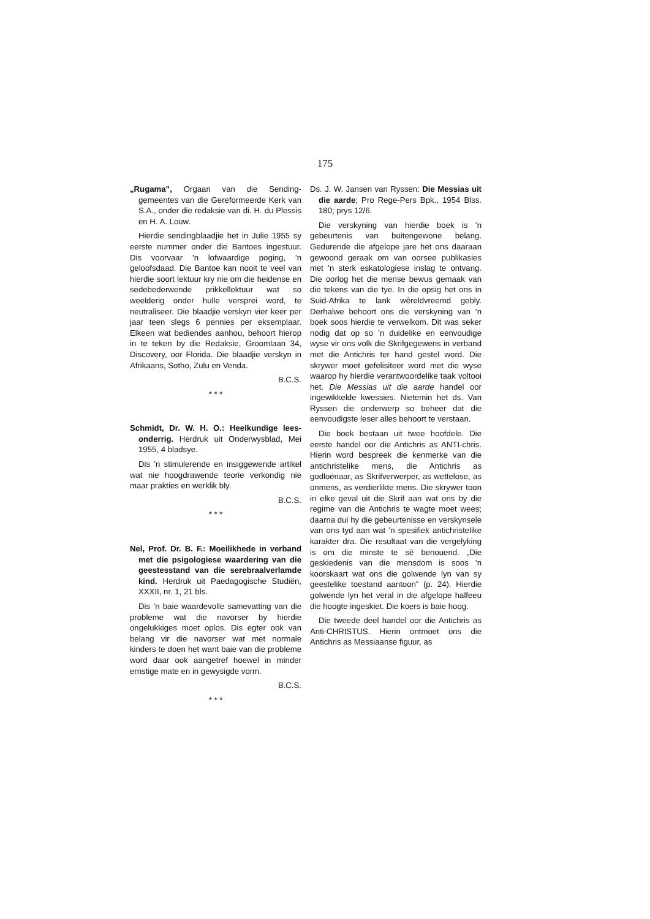175
„Rugama”, Orgaan van die Sending-gemeentes van die Gereformeerde Kerk van S.A., onder die redaksie van di. H. du Plessis en H. A. Louw.
Hierdie sendingblaadjie het in Julie 1955 sy eerste nummer onder die Bantoes ingestuur. Dis voorvaar ’n lofwaardige poging, ’n geloofsdaad. Die Bantoe kan nooit te veel van hierdie soort lektuur kry nie om die heidense en sedebederwende prikkellektuur wat so weelderig onder hulle versprei word, te neutraliseer. Die blaadjie verskyn vier keer per jaar teen slegs 6 pennies per eksemplaar. Elkeen wat bediendes aanhou, behoort hierop in te teken by die Redaksie, Groomlaan 34, Discovery, oor Florida. Die blaadjie verskyn in Afrikaans, Sotho, Zulu en Venda.
B.C.S.
* * *
Schmidt, Dr. W. H. O.: Heelkundige lees-onderrig. Herdruk uit Onderwysblad, Mei 1955, 4 bladsye.
Dis ’n stimulerende en insiggewende artikel wat nie hoogdrawende teorie verkondig nie maar prakties en werklik bly.
B.C.S.
* * *
Nel, Prof. Dr. B. F.: Moeilikhede in verband met die psigologiese waardering van die geestesstand van die serebraalverlamde kind. Herdruk uit Paedagogische Studiën, XXXII, nr. 1, 21 bls.
Dis ’n baie waardevolle samevatting van die probleme wat die navorser by hierdie ongelukkiges moet oplos. Dis egter ook van belang vir die navorser wat met normale kinders te doen het want baie van die probleme word daar ook aangetref hoewel in minder ernstige mate en in gewysigde vorm.
B.C.S.
* * *
Ds. J. W. Jansen van Ryssen: Die Messias uit die aarde; Pro Rege-Pers Bpk., 1954 Blss. 180; prys 12/6.
Die verskyning van hierdie boek is ’n gebeurtenis van buitengewone belang. Gedurende die afgelope jare het ons daaraan gewoond geraak om van oorsee publikasies met ’n sterk eskatologiese inslag te ontvang. Die oorlog het die mense bewus gemaak van die tekens van die tye. In die opsig het ons in Suid-Afrika te lank wêreldvreemd gebly. Derhalwe behoort ons die verskyning van ’n boek soos hierdie te verwelkom. Dit was seker nodig dat op so ’n duidelike en eenvoudige wyse vir ons volk die Skrifgegewens in verband met die Antichris ter hand gestel word. Die skrywer moet gefelisiteer word met die wyse waarop hy hierdie verantwoordelike taak voltooi het. Die Messias uit die aarde handel oor ingewikkelde kwessies. Nietemin het ds. Van Ryssen die onderwerp so beheer dat die eenvoudigste leser alles behoort te verstaan.
Die boek bestaan uit twee hoofdele. Die eerste handel oor die Antichris as ANTI-chris. Hierin word bespreek die kenmerke van die antichristelike mens, die Antichris as godloënaar, as Skrifverwerper, as wettelose, as onmens, as verdierlikte mens. Die skrywer toon in elke geval uit die Skrif aan wat ons by die regime van die Antichris te wagte moet wees; daarna dui hy die gebeurtenisse en verskynsele van ons tyd aan wat ’n spesifiek antichristelike karakter dra. Die resultaat van die vergelyking is om die minste te sê benouend. „Die geskiedenis van die mensdom is soos ’n koorskaart wat ons die golwende lyn van sy geestelike toestand aantoon” (p. 24). Hierdie golwende lyn het veral in die afgelope halfeeu die hoogte ingeskiet. Die koers is baie hoog.
Die tweede deel handel oor die Antichris as Anti-CHRISTUS. Hierin ontmoet ons die Antichris as Messiaanse figuur, as